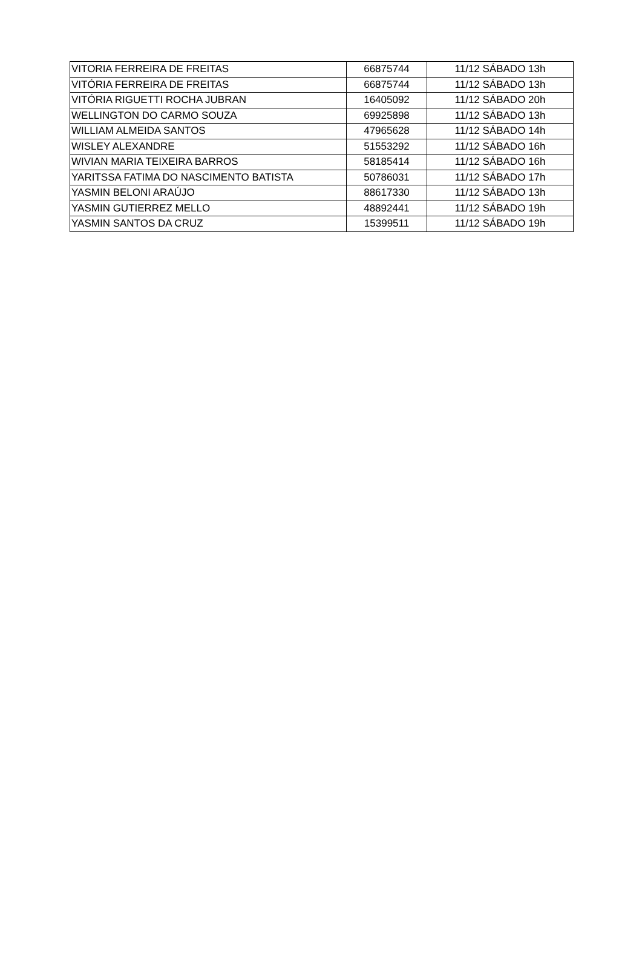| VITORIA FERREIRA DE FREITAS | 66875744 | 11/12 SÁBADO 13h |
| VITÓRIA FERREIRA DE FREITAS | 66875744 | 11/12 SÁBADO 13h |
| VITÓRIA RIGUETTI ROCHA JUBRAN | 16405092 | 11/12 SÁBADO 20h |
| WELLINGTON DO CARMO SOUZA | 69925898 | 11/12 SÁBADO 13h |
| WILLIAM ALMEIDA SANTOS | 47965628 | 11/12 SÁBADO 14h |
| WISLEY ALEXANDRE | 51553292 | 11/12 SÁBADO 16h |
| WIVIAN MARIA TEIXEIRA BARROS | 58185414 | 11/12 SÁBADO 16h |
| YARITSSA FATIMA DO NASCIMENTO BATISTA | 50786031 | 11/12 SÁBADO 17h |
| YASMIN BELONI ARAÚJO | 88617330 | 11/12 SÁBADO 13h |
| YASMIN GUTIERREZ MELLO | 48892441 | 11/12 SÁBADO 19h |
| YASMIN SANTOS DA CRUZ | 15399511 | 11/12 SÁBADO 19h |